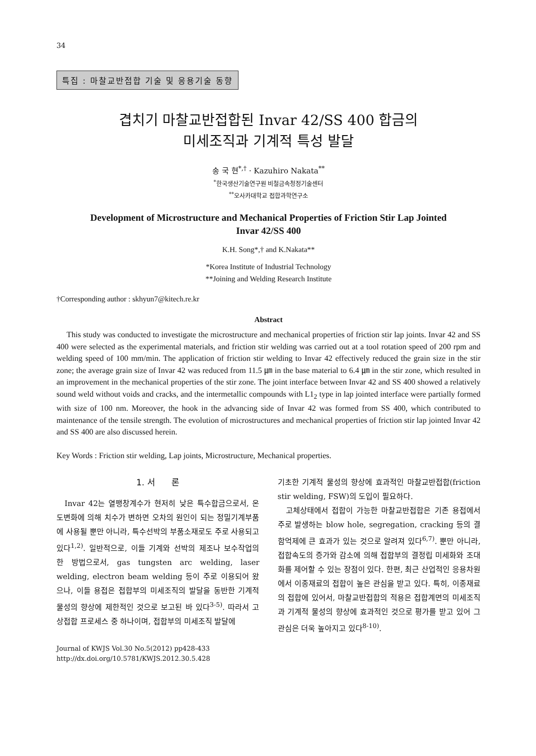34
특집 : 마찰교반접합 기술 및 응용기술 동향
겹치기 마찰교반접합된 Invar 42/SS 400 합금의
미세조직과 기계적 특성 발달
송 국 현<sup>*,†</sup> · Kazuhiro Nakata<sup>**</sup>
<sup>*</sup> 한국생산기술연구원 비철금속청정기술센터
<sup>**</sup> 오사카대학교 접합과학연구소
Development of Microstructure and Mechanical Properties of Friction Stir Lap Jointed
Invar 42/SS 400
K.H. Song*,† and K.Nakata**
*Korea Institute of Industrial Technology
**Joining and Welding Research Institute
†Corresponding author : skhyun7@kitech.re.kr
Abstract
This study was conducted to investigate the microstructure and mechanical properties of friction stir lap joints. Invar 42 and SS 400 were selected as the experimental materials, and friction stir welding was carried out at a tool rotation speed of 200 rpm and welding speed of 100 mm/min. The application of friction stir welding to Invar 42 effectively reduced the grain size in the stir zone; the average grain size of Invar 42 was reduced from 11.5 ㎛ in the base material to 6.4 ㎛ in the stir zone, which resulted in an improvement in the mechanical properties of the stir zone. The joint interface between Invar 42 and SS 400 showed a relatively sound weld without voids and cracks, and the intermetallic compounds with L1<sub>2</sub> type in lap jointed interface were partially formed with size of 100 nm. Moreover, the hook in the advancing side of Invar 42 was formed from SS 400, which contributed to maintenance of the tensile strength. The evolution of microstructures and mechanical properties of friction stir lap jointed Invar 42 and SS 400 are also discussed herein.
Key Words : Friction stir welding, Lap joints, Microstructure, Mechanical properties.
1. 서 론
Invar 42는 열팽창계수가 현저히 낮은 특수합금으로서, 온도변화에 의해 치수가 변하면 오차의 원인이 되는 정밀기계부품에 사용될 뿐만 아니라, 특수선박의 부품소재로도 주로 사용되고 있다<sup>1,2)</sup>. 일반적으로, 이들 기계와 선박의 제조나 보수작업의 한 방법으로서, gas tungsten arc welding, laser welding, electron beam welding 등이 주로 이용되어 왔으나, 이들 용접은 접합부의 미세조직의 발달을 동반한 기계적 물성의 향상에 제한적인 것으로 보고된 바 있다<sup>3-5)</sup>. 따라서 고상접합 프로세스 중 하나이며, 접합부의 미세조직 발달에
Journal of KWJS Vol.30 No.5(2012) pp428-433
http://dx.doi.org/10.5781/KWJS.2012.30.5.428
기초한 기계적 물성의 향상에 효과적인 마찰교반접합(friction stir welding, FSW)의 도입이 필요하다.
고체상태에서 접합이 가능한 마찰교반접합은 기존 용접에서 주로 발생하는 blow hole, segregation, cracking 등의 결함억제에 큰 효과가 있는 것으로 알려져 있다<sup>6,7)</sup>. 뿐만 아니라, 접합속도의 증가와 감소에 의해 접합부의 결정립 미세화와 조대화를 제어할 수 있는 장점이 있다. 한편, 최근 산업적인 응용차원에서 이종재료의 접합이 높은 관심을 받고 있다. 특히, 이종재료의 접합에 있어서, 마찰교반접합의 적용은 접합계면의 미세조직과 기계적 물성의 향상에 효과적인 것으로 평가를 받고 있어 그 관심은 더욱 높아지고 있다<sup>8-10)</sup>.